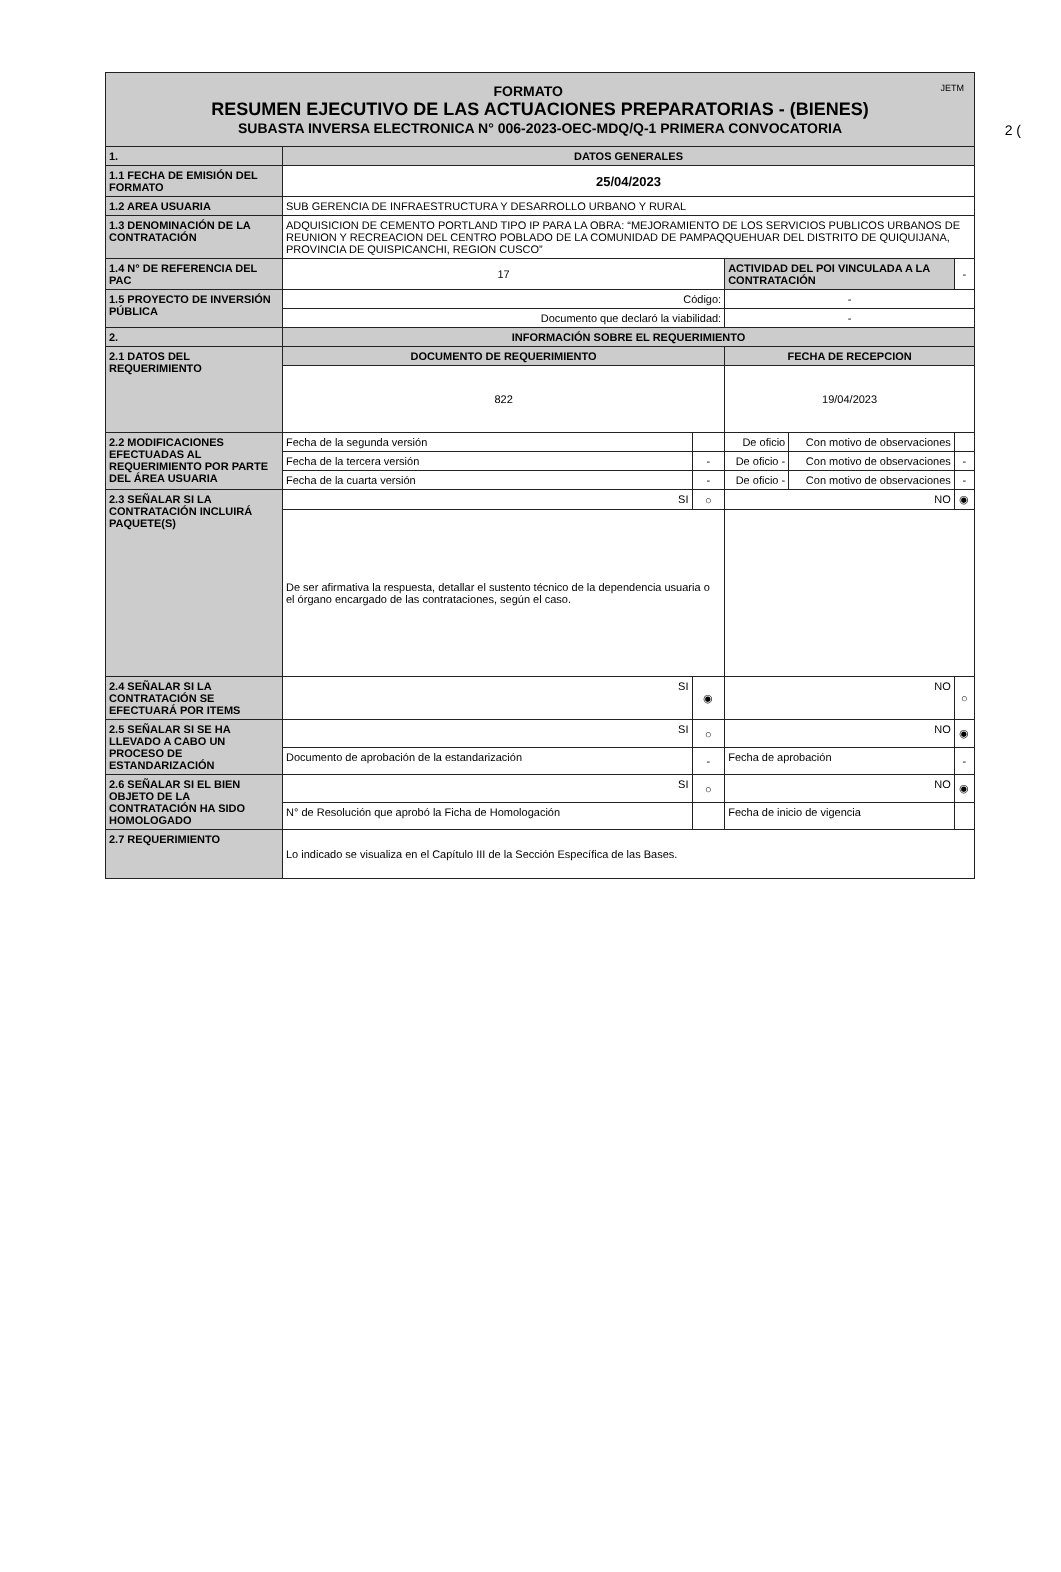2 (
| FORMATO JETM RESUMEN EJECUTIVO DE LAS ACTUACIONES PREPARATORIAS - (BIENES) SUBASTA INVERSA ELECTRONICA N° 006-2023-OEC-MDQ/Q-1 PRIMERA CONVOCATORIA | | | | | |
| 1. | DATOS GENERALES | | | | |
| 1.1 FECHA DE EMISIÓN DEL FORMATO | 25/04/2023 | | | | |
| 1.2 AREA USUARIA | SUB GERENCIA DE INFRAESTRUCTURA Y DESARROLLO URBANO Y RURAL | | | | |
| 1.3 DENOMINACIÓN DE LA CONTRATACIÓN | ADQUISICION DE CEMENTO PORTLAND TIPO IP PARA LA OBRA: “MEJORAMIENTO DE LOS SERVICIOS PUBLICOS URBANOS DE REUNION Y RECREACION DEL CENTRO POBLADO DE LA COMUNIDAD DE PAMPAQQUEHUAR DEL DISTRITO DE QUIQUIJANA, PROVINCIA DE QUISPICANCHI, REGION CUSCO” | | | | |
| 1.4 N° DE REFERENCIA DEL PAC | 17 | | ACTIVIDAD DEL POI VINCULADA A LA CONTRATACIÓN | | - |
| 1.5 PROYECTO DE INVERSIÓN PÚBLICA | Código: | | - | | |
| | Documento que declaró la viabilidad: | | - | | |
| 2. | INFORMACIÓN SOBRE EL REQUERIMIENTO | | | | |
| 2.1 DATOS DEL REQUERIMIENTO | DOCUMENTO DE REQUERIMIENTO | | FECHA DE RECEPCION | | |
| | 822 | | 19/04/2023 | | |
| 2.2 MODIFICACIONES EFECTUADAS AL REQUERIMIENTO POR PARTE DEL ÁREA USUARIA | Fecha de la segunda versión | | De oficio | Con motivo de observaciones | |
| | Fecha de la tercera versión | - | De oficio - | Con motivo de observaciones | - |
| | Fecha de la cuarta versión | - | De oficio - | Con motivo de observaciones | - |
| 2.3 SEÑALAR SI LA CONTRATACIÓN INCLUIRÁ PAQUETE(S) | SI | ○ | NO | | ◉ |
| | De ser afirmativa la respuesta, detallar el sustento técnico de la dependencia usuaria o el órgano encargado de las contrataciones, según el caso. | | | | |
| 2.4 SEÑALAR SI LA CONTRATACIÓN SE EFECTUARÁ POR ITEMS | SI | ◉ | NO | | ○ |
| 2.5 SEÑALAR SI SE HA LLEVADO A CABO UN PROCESO DE ESTANDARIZACIÓN | SI | ○ | NO | | ◉ |
| | Documento de aprobación de la estandarización | - | Fecha de aprobación | | - |
| 2.6 SEÑALAR SI EL BIEN OBJETO DE LA CONTRATACIÓN HA SIDO HOMOLOGADO | SI | ○ | NO | | ◉ |
| | N° de Resolución que aprobó la Ficha de Homologación | | Fecha de inicio de vigencia | | |
| 2.7 REQUERIMIENTO | Lo indicado se visualiza en el Capítulo III de la Sección Específica de las Bases. | | | | |